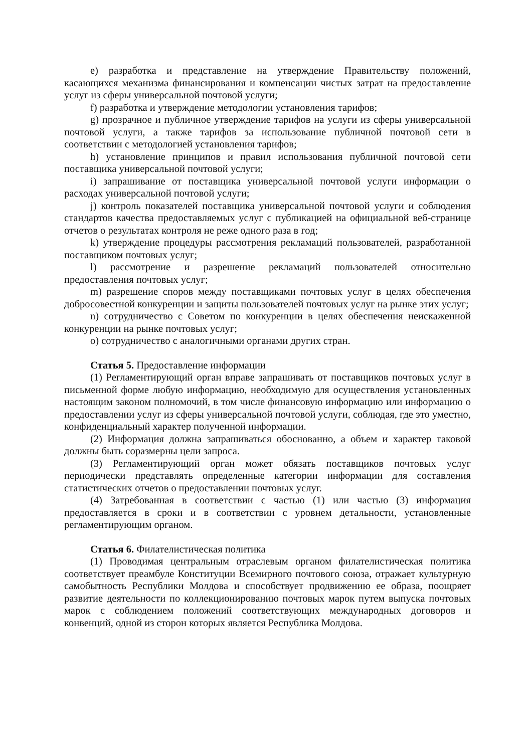e) разработка и представление на утверждение Правительству положений, касающихся механизма финансирования и компенсации чистых затрат на предоставление услуг из сферы универсальной почтовой услуги;
f) разработка и утверждение методологии установления тарифов;
g) прозрачное и публичное утверждение тарифов на услуги из сферы универсальной почтовой услуги, а также тарифов за использование публичной почтовой сети в соответствии с методологией установления тарифов;
h) установление принципов и правил использования публичной почтовой сети поставщика универсальной почтовой услуги;
i) запрашивание от поставщика универсальной почтовой услуги информации о расходах универсальной почтовой услуги;
j) контроль показателей поставщика универсальной почтовой услуги и соблюдения стандартов качества предоставляемых услуг с публикацией на официальной веб-странице отчетов о результатах контроля не реже одного раза в год;
k) утверждение процедуры рассмотрения рекламаций пользователей, разработанной поставщиком почтовых услуг;
l) рассмотрение и разрешение рекламаций пользователей относительно предоставления почтовых услуг;
m) разрешение споров между поставщиками почтовых услуг в целях обеспечения добросовестной конкуренции и защиты пользователей почтовых услуг на рынке этих услуг;
n) сотрудничество с Советом по конкуренции в целях обеспечения неискаженной конкуренции на рынке почтовых услуг;
o) сотрудничество с аналогичными органами других стран.
Статья 5. Предоставление информации
(1) Регламентирующий орган вправе запрашивать от поставщиков почтовых услуг в письменной форме любую информацию, необходимую для осуществления установленных настоящим законом полномочий, в том числе финансовую информацию или информацию о предоставлении услуг из сферы универсальной почтовой услуги, соблюдая, где это уместно, конфиденциальный характер полученной информации.
(2) Информация должна запрашиваться обоснованно, а объем и характер таковой должны быть соразмерны цели запроса.
(3) Регламентирующий орган может обязать поставщиков почтовых услуг периодически представлять определенные категории информации для составления статистических отчетов о предоставлении почтовых услуг.
(4) Затребованная в соответствии с частью (1) или частью (3) информация предоставляется в сроки и в соответствии с уровнем детальности, установленные регламентирующим органом.
Статья 6. Филателистическая политика
(1) Проводимая центральным отраслевым органом филателистическая политика соответствует преамбуле Конституции Всемирного почтового союза, отражает культурную самобытность Республики Молдова и способствует продвижению ее образа, поощряет развитие деятельности по коллекционированию почтовых марок путем выпуска почтовых марок с соблюдением положений соответствующих международных договоров и конвенций, одной из сторон которых является Республика Молдова.